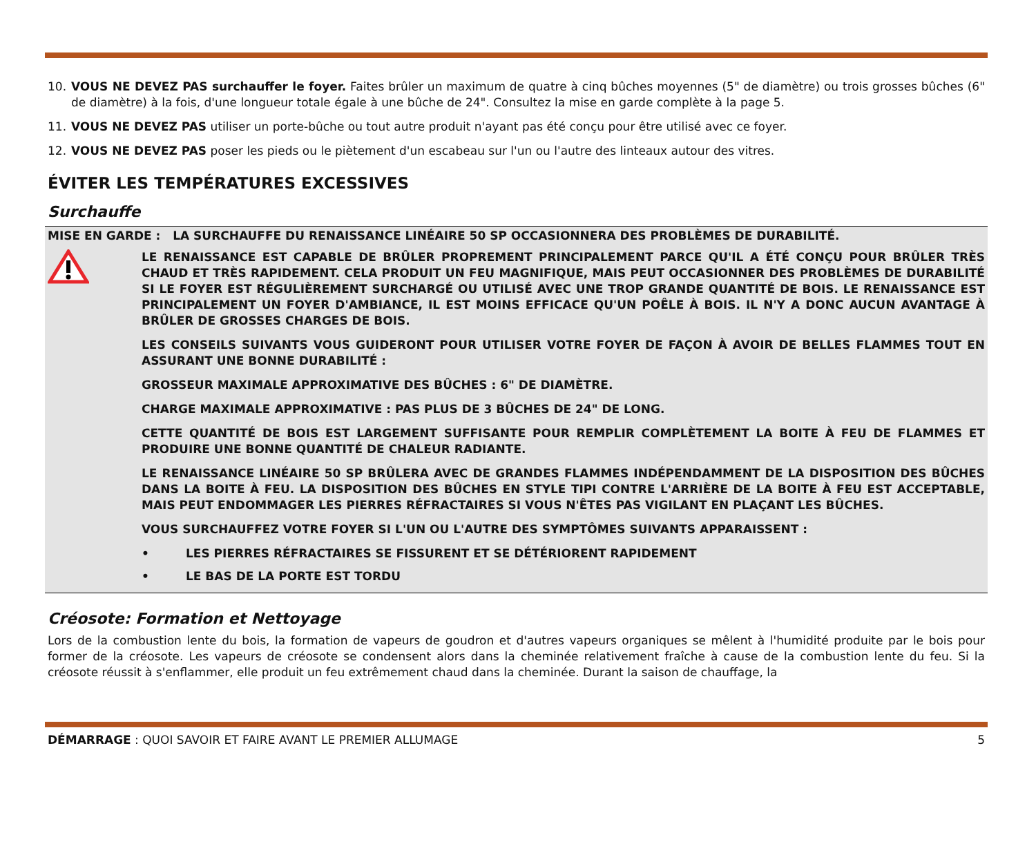10. VOUS NE DEVEZ PAS surchauffer le foyer. Faites brûler un maximum de quatre à cinq bûches moyennes (5" de diamètre) ou trois grosses bûches (6" de diamètre) à la fois, d'une longueur totale égale à une bûche de 24". Consultez la mise en garde complète à la page 5.
11. VOUS NE DEVEZ PAS utiliser un porte-bûche ou tout autre produit n'ayant pas été conçu pour être utilisé avec ce foyer.
12. VOUS NE DEVEZ PAS poser les pieds ou le piètement d'un escabeau sur l'un ou l'autre des linteaux autour des vitres.
ÉVITER LES TEMPÉRATURES EXCESSIVES
Surchauffe
MISE EN GARDE : LA SURCHAUFFE DU RENAISSANCE LINÉAIRE 50 SP OCCASIONNERA DES PROBLÈMES DE DURABILITÉ.
LE RENAISSANCE EST CAPABLE DE BRÛLER PROPREMENT PRINCIPALEMENT PARCE QU'IL A ÉTÉ CONÇU POUR BRÛLER TRÈS CHAUD ET TRÈS RAPIDEMENT. CELA PRODUIT UN FEU MAGNIFIQUE, MAIS PEUT OCCASIONNER DES PROBLÈMES DE DURABILITÉ SI LE FOYER EST RÉGULIÈREMENT SURCHARGÉ OU UTILISÉ AVEC UNE TROP GRANDE QUANTITÉ DE BOIS. LE RENAISSANCE EST PRINCIPALEMENT UN FOYER D'AMBIANCE, IL EST MOINS EFFICACE QU'UN POÊLE À BOIS. IL N'Y A DONC AUCUN AVANTAGE À BRÛLER DE GROSSES CHARGES DE BOIS.
LES CONSEILS SUIVANTS VOUS GUIDERONT POUR UTILISER VOTRE FOYER DE FAÇON À AVOIR DE BELLES FLAMMES TOUT EN ASSURANT UNE BONNE DURABILITÉ :
GROSSEUR MAXIMALE APPROXIMATIVE DES BÛCHES : 6" DE DIAMÈTRE.
CHARGE MAXIMALE APPROXIMATIVE : PAS PLUS DE 3 BÛCHES DE 24" DE LONG.
CETTE QUANTITÉ DE BOIS EST LARGEMENT SUFFISANTE POUR REMPLIR COMPLÈTEMENT LA BOITE À FEU DE FLAMMES ET PRODUIRE UNE BONNE QUANTITÉ DE CHALEUR RADIANTE.
LE RENAISSANCE LINÉAIRE 50 SP BRÛLERA AVEC DE GRANDES FLAMMES INDÉPENDAMMENT DE LA DISPOSITION DES BÛCHES DANS LA BOITE À FEU. LA DISPOSITION DES BÛCHES EN STYLE TIPI CONTRE L'ARRIÈRE DE LA BOITE À FEU EST ACCEPTABLE, MAIS PEUT ENDOMMAGER LES PIERRES RÉFRACTAIRES SI VOUS N'ÊTES PAS VIGILANT EN PLAÇANT LES BÛCHES.
VOUS SURCHAUFFEZ VOTRE FOYER SI L'UN OU L'AUTRE DES SYMPTÔMES SUIVANTS APPARAISSENT :
• LES PIERRES RÉFRACTAIRES SE FISSURENT ET SE DÉTÉRIORENT RAPIDEMENT
• LE BAS DE LA PORTE EST TORDU
Créosote: Formation et Nettoyage
Lors de la combustion lente du bois, la formation de vapeurs de goudron et d'autres vapeurs organiques se mêlent à l'humidité produite par le bois pour former de la créosote. Les vapeurs de créosote se condensent alors dans la cheminée relativement fraîche à cause de la combustion lente du feu. Si la créosote réussit à s'enflammer, elle produit un feu extrêmement chaud dans la cheminée. Durant la saison de chauffage, la
DÉMARRAGE : QUOI SAVOIR ET FAIRE AVANT LE PREMIER ALLUMAGE 5